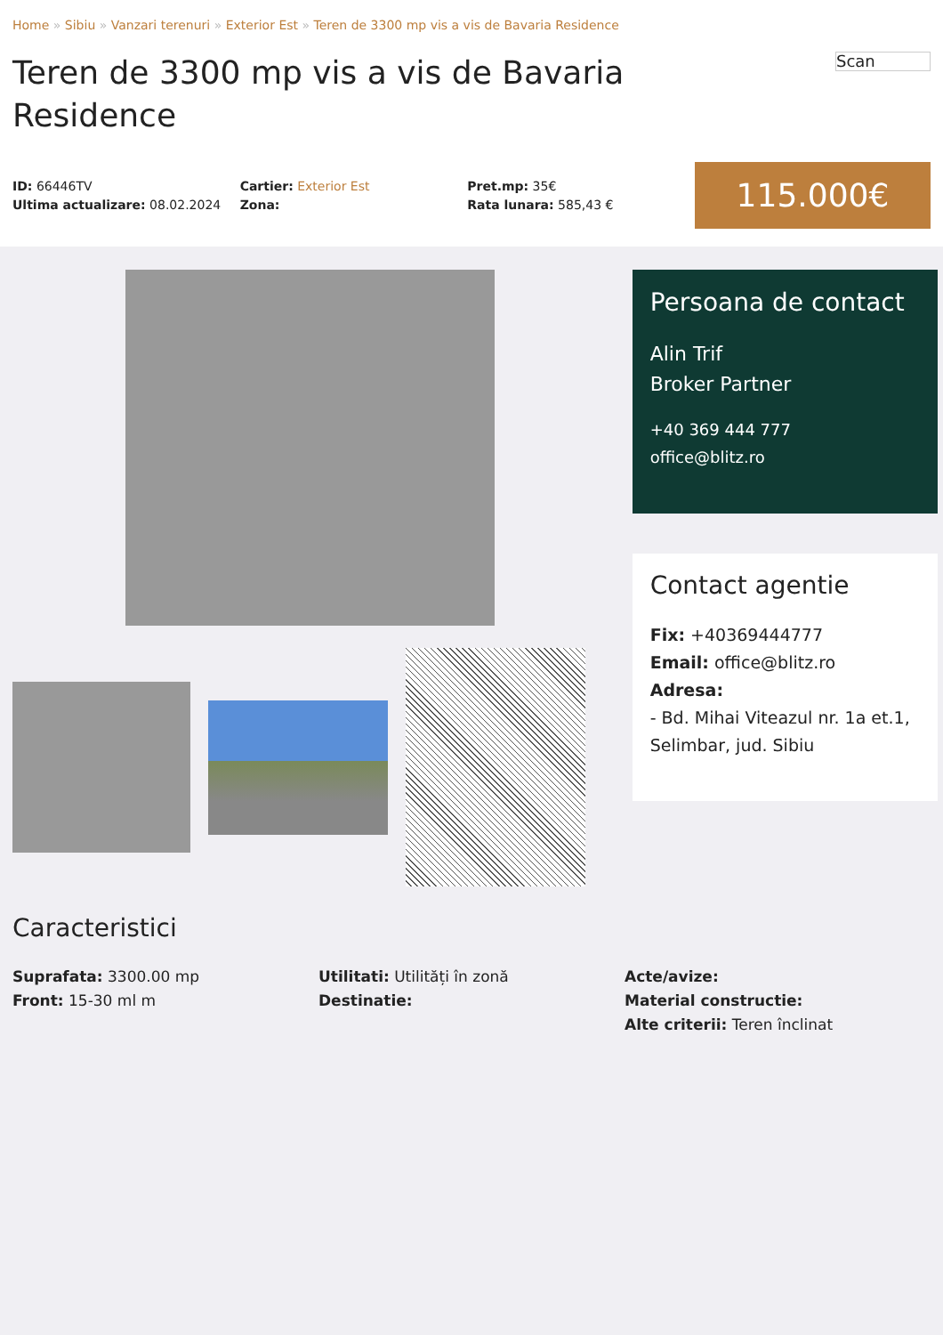Home » Sibiu » Vanzari terenuri » Exterior Est » Teren de 3300 mp vis a vis de Bavaria Residence
Teren de 3300 mp vis a vis de Bavaria Residence
Scan
ID: 66446TV
Ultima actualizare: 08.02.2024
Cartier: Exterior Est
Zona:
Pret.mp: 35€
Rata lunara: 585,43 €
115.000€
Persoana de contact
Alin Trif
Broker Partner
+40 369 444 777
office@blitz.ro
Contact agentie
Fix: +40369444777
Email: office@blitz.ro
Adresa:
- Bd. Mihai Viteazul nr. 1a et.1, Selimbar, jud. Sibiu
Caracteristici
Suprafata: 3300.00 mp
Front: 15-30 ml m
Utilitati: Utilități în zonă
Destinatie:
Acte/avize:
Material constructie:
Alte criterii: Teren înclinat